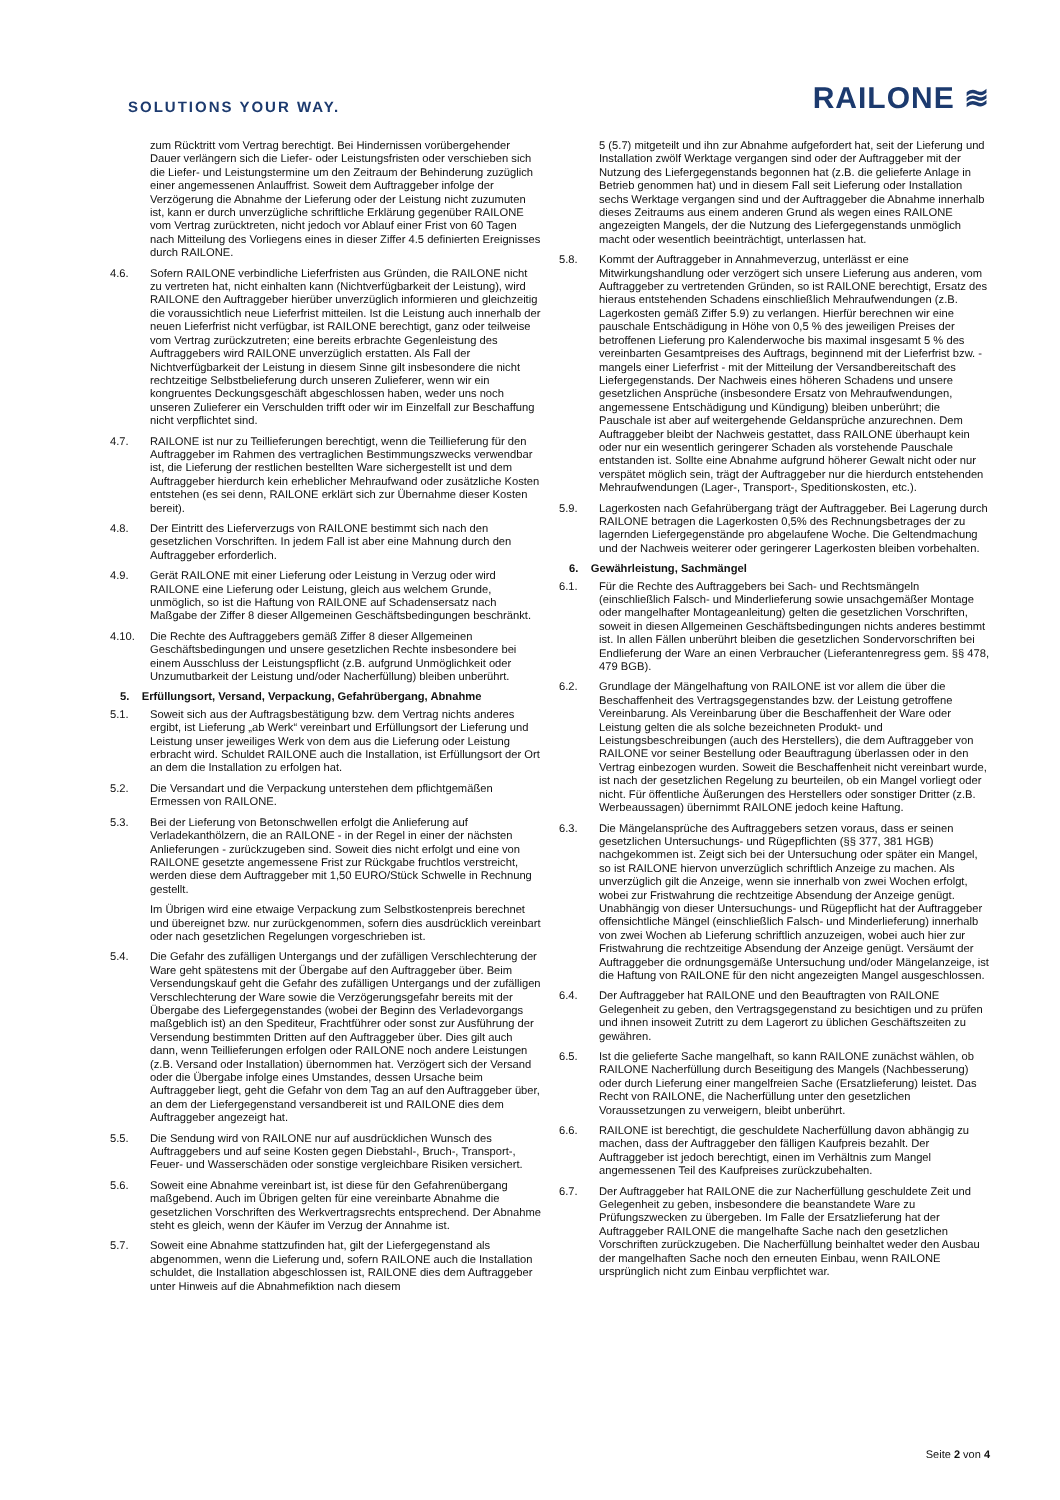SOLUTIONS YOUR WAY.
RAILONE ≋
zum Rücktritt vom Vertrag berechtigt. Bei Hindernissen vorübergehender Dauer verlängern sich die Liefer- oder Leistungsfristen oder verschieben sich die Liefer- und Leistungstermine um den Zeitraum der Behinderung zuzüglich einer angemessenen Anlauffrist. Soweit dem Auftraggeber infolge der Verzögerung die Abnahme der Lieferung oder der Leistung nicht zuzumuten ist, kann er durch unverzügliche schriftliche Erklärung gegenüber RAILONE vom Vertrag zurücktreten, nicht jedoch vor Ablauf einer Frist von 60 Tagen nach Mitteilung des Vorliegens eines in dieser Ziffer 4.5 definierten Ereignisses durch RAILONE.
4.6. Sofern RAILONE verbindliche Lieferfristen aus Gründen, die RAILONE nicht zu vertreten hat, nicht einhalten kann (Nichtverfügbarkeit der Leistung), wird RAILONE den Auftraggeber hierüber unverzüglich informieren und gleichzeitig die voraussichtlich neue Lieferfrist mitteilen. Ist die Leistung auch innerhalb der neuen Lieferfrist nicht verfügbar, ist RAILONE berechtigt, ganz oder teilweise vom Vertrag zurückzutreten; eine bereits erbrachte Gegenleistung des Auftraggebers wird RAILONE unverzüglich erstatten. Als Fall der Nichtverfügbarkeit der Leistung in diesem Sinne gilt insbesondere die nicht rechtzeitige Selbstbelieferung durch unseren Zulieferer, wenn wir ein kongruentes Deckungsgeschäft abgeschlossen haben, weder uns noch unseren Zulieferer ein Verschulden trifft oder wir im Einzelfall zur Beschaffung nicht verpflichtet sind.
4.7. RAILONE ist nur zu Teillieferungen berechtigt, wenn die Teillieferung für den Auftraggeber im Rahmen des vertraglichen Bestimmungszwecks verwendbar ist, die Lieferung der restlichen bestellten Ware sichergestellt ist und dem Auftraggeber hierdurch kein erheblicher Mehraufwand oder zusätzliche Kosten entstehen (es sei denn, RAILONE erklärt sich zur Übernahme dieser Kosten bereit).
4.8. Der Eintritt des Lieferverzugs von RAILONE bestimmt sich nach den gesetzlichen Vorschriften. In jedem Fall ist aber eine Mahnung durch den Auftraggeber erforderlich.
4.9. Gerät RAILONE mit einer Lieferung oder Leistung in Verzug oder wird RAILONE eine Lieferung oder Leistung, gleich aus welchem Grunde, unmöglich, so ist die Haftung von RAILONE auf Schadensersatz nach Maßgabe der Ziffer 8 dieser Allgemeinen Geschäftsbedingungen beschränkt.
4.10. Die Rechte des Auftraggebers gemäß Ziffer 8 dieser Allgemeinen Geschäftsbedingungen und unsere gesetzlichen Rechte insbesondere bei einem Ausschluss der Leistungspflicht (z.B. aufgrund Unmöglichkeit oder Unzumutbarkeit der Leistung und/oder Nacherfüllung) bleiben unberührt.
5. Erfüllungsort, Versand, Verpackung, Gefahrübergang, Abnahme
5.1. Soweit sich aus der Auftragsbestätigung bzw. dem Vertrag nichts anderes ergibt, ist Lieferung „ab Werk“ vereinbart und Erfüllungsort der Lieferung und Leistung unser jeweiliges Werk von dem aus die Lieferung oder Leistung erbracht wird. Schuldet RAILONE auch die Installation, ist Erfüllungsort der Ort an dem die Installation zu erfolgen hat.
5.2. Die Versandart und die Verpackung unterstehen dem pflichtgemäßen Ermessen von RAILONE.
5.3. Bei der Lieferung von Betonschwellen erfolgt die Anlieferung auf Verladekanthölzern, die an RAILONE - in der Regel in einer der nächsten Anlieferungen - zurückzugeben sind. Soweit dies nicht erfolgt und eine von RAILONE gesetzte angemessene Frist zur Rückgabe fruchtlos verstreicht, werden diese dem Auftraggeber mit 1,50 EURO/Stück Schwelle in Rechnung gestellt.
Im Übrigen wird eine etwaige Verpackung zum Selbstkostenpreis berechnet und übereignet bzw. nur zurückgenommen, sofern dies ausdrücklich vereinbart oder nach gesetzlichen Regelungen vorgeschrieben ist.
5.4. Die Gefahr des zufälligen Untergangs und der zufälligen Verschlechterung der Ware geht spätestens mit der Übergabe auf den Auftraggeber über. Beim Versendungskauf geht die Gefahr des zufälligen Untergangs und der zufälligen Verschlechterung der Ware sowie die Verzögerungsgefahr bereits mit der Übergabe des Liefergegenstandes (wobei der Beginn des Verladevorgangs maßgeblich ist) an den Spediteur, Frachtführer oder sonst zur Ausführung der Versendung bestimmten Dritten auf den Auftraggeber über. Dies gilt auch dann, wenn Teillieferungen erfolgen oder RAILONE noch andere Leistungen (z.B. Versand oder Installation) übernommen hat. Verzögert sich der Versand oder die Übergabe infolge eines Umstandes, dessen Ursache beim Auftraggeber liegt, geht die Gefahr von dem Tag an auf den Auftraggeber über, an dem der Liefergegenstand versandbereit ist und RAILONE dies dem Auftraggeber angezeigt hat.
5.5. Die Sendung wird von RAILONE nur auf ausdrücklichen Wunsch des Auftraggebers und auf seine Kosten gegen Diebstahl-, Bruch-, Transport-, Feuer- und Wasserschäden oder sonstige vergleichbare Risiken versichert.
5.6. Soweit eine Abnahme vereinbart ist, ist diese für den Gefahrenübergang maßgebend. Auch im Übrigen gelten für eine vereinbarte Abnahme die gesetzlichen Vorschriften des Werkvertragsrechts entsprechend. Der Abnahme steht es gleich, wenn der Käufer im Verzug der Annahme ist.
5.7. Soweit eine Abnahme stattzufinden hat, gilt der Liefergegenstand als abgenommen, wenn die Lieferung und, sofern RAILONE auch die Installation schuldet, die Installation abgeschlossen ist, RAILONE dies dem Auftraggeber unter Hinweis auf die Abnahmefiktion nach diesem
5 (5.7) mitgeteilt und ihn zur Abnahme aufgefordert hat, seit der Lieferung und Installation zwölf Werktage vergangen sind oder der Auftraggeber mit der Nutzung des Liefergegenstands begonnen hat (z.B. die gelieferte Anlage in Betrieb genommen hat) und in diesem Fall seit Lieferung oder Installation sechs Werktage vergangen sind und der Auftraggeber die Abnahme innerhalb dieses Zeitraums aus einem anderen Grund als wegen eines RAILONE angezeigten Mangels, der die Nutzung des Liefergegenstands unmöglich macht oder wesentlich beeinträchtigt, unterlassen hat.
5.8. Kommt der Auftraggeber in Annahmeverzug, unterlässt er eine Mitwirkungshandlung oder verzögert sich unsere Lieferung aus anderen, vom Auftraggeber zu vertretenden Gründen, so ist RAILONE berechtigt, Ersatz des hieraus entstehenden Schadens einschließlich Mehraufwendungen (z.B. Lagerkosten gemäß Ziffer 5.9) zu verlangen. Hierfür berechnen wir eine pauschale Entschädigung in Höhe von 0,5 % des jeweiligen Preises der betroffenen Lieferung pro Kalenderwoche bis maximal insgesamt 5 % des vereinbarten Gesamtpreises des Auftrags, beginnend mit der Lieferfrist bzw. - mangels einer Lieferfrist - mit der Mitteilung der Versandbereitschaft des Liefergegenstands. Der Nachweis eines höheren Schadens und unsere gesetzlichen Ansprüche (insbesondere Ersatz von Mehraufwendungen, angemessene Entschädigung und Kündigung) bleiben unberührt; die Pauschale ist aber auf weitergehende Geldansprüche anzurechnen. Dem Auftraggeber bleibt der Nachweis gestattet, dass RAILONE überhaupt kein oder nur ein wesentlich geringerer Schaden als vorstehende Pauschale entstanden ist. Sollte eine Abnahme aufgrund höherer Gewalt nicht oder nur verspätet möglich sein, trägt der Auftraggeber nur die hierdurch entstehenden Mehraufwendungen (Lager-, Transport-, Speditionskosten, etc.).
5.9. Lagerkosten nach Gefahrübergang trägt der Auftraggeber. Bei Lagerung durch RAILONE betragen die Lagerkosten 0,5% des Rechnungsbetrages der zu lagernden Liefergegenstände pro abgelaufene Woche. Die Geltendmachung und der Nachweis weiterer oder geringerer Lagerkosten bleiben vorbehalten.
6. Gewährleistung, Sachmängel
6.1. Für die Rechte des Auftraggebers bei Sach- und Rechtsmängeln (einschließlich Falsch- und Minderlieferung sowie unsachgemäßer Montage oder mangelhafter Montageanleitung) gelten die gesetzlichen Vorschriften, soweit in diesen Allgemeinen Geschäftsbedingungen nichts anderes bestimmt ist. In allen Fällen unberührt bleiben die gesetzlichen Sondervorschriften bei Endlieferung der Ware an einen Verbraucher (Lieferantenregress gem. §§ 478, 479 BGB).
6.2. Grundlage der Mängelhaftung von RAILONE ist vor allem die über die Beschaffenheit des Vertragsgegenstandes bzw. der Leistung getroffene Vereinbarung. Als Vereinbarung über die Beschaffenheit der Ware oder Leistung gelten die als solche bezeichneten Produkt- und Leistungsbeschreibungen (auch des Herstellers), die dem Auftraggeber von RAILONE vor seiner Bestellung oder Beauftragung überlassen oder in den Vertrag einbezogen wurden. Soweit die Beschaffenheit nicht vereinbart wurde, ist nach der gesetzlichen Regelung zu beurteilen, ob ein Mangel vorliegt oder nicht. Für öffentliche Äußerungen des Herstellers oder sonstiger Dritter (z.B. Werbeaussagen) übernimmt RAILONE jedoch keine Haftung.
6.3. Die Mängelansprüche des Auftraggebers setzen voraus, dass er seinen gesetzlichen Untersuchungs- und Rügepflichten (§§ 377, 381 HGB) nachgekommen ist. Zeigt sich bei der Untersuchung oder später ein Mangel, so ist RAILONE hiervon unverzüglich schriftlich Anzeige zu machen. Als unverzüglich gilt die Anzeige, wenn sie innerhalb von zwei Wochen erfolgt, wobei zur Fristwahrung die rechtzeitige Absendung der Anzeige genügt. Unabhängig von dieser Untersuchungs- und Rügepflicht hat der Auftraggeber offensichtliche Mängel (einschließlich Falsch- und Minderlieferung) innerhalb von zwei Wochen ab Lieferung schriftlich anzuzeigen, wobei auch hier zur Fristwahrung die rechtzeitige Absendung der Anzeige genügt. Versäumt der Auftraggeber die ordnungsgemäße Untersuchung und/oder Mängelanzeige, ist die Haftung von RAILONE für den nicht angezeigten Mangel ausgeschlossen.
6.4. Der Auftraggeber hat RAILONE und den Beauftragten von RAILONE Gelegenheit zu geben, den Vertragsgegenstand zu besichtigen und zu prüfen und ihnen insoweit Zutritt zu dem Lagerort zu üblichen Geschäftszeiten zu gewähren.
6.5. Ist die gelieferte Sache mangelhaft, so kann RAILONE zunächst wählen, ob RAILONE Nacherfüllung durch Beseitigung des Mangels (Nachbesserung) oder durch Lieferung einer mangelfreien Sache (Ersatzlieferung) leistet. Das Recht von RAILONE, die Nacherfüllung unter den gesetzlichen Voraussetzungen zu verweigern, bleibt unberührt.
6.6. RAILONE ist berechtigt, die geschuldete Nacherfüllung davon abhängig zu machen, dass der Auftraggeber den fälligen Kaufpreis bezahlt. Der Auftraggeber ist jedoch berechtigt, einen im Verhältnis zum Mangel angemessenen Teil des Kaufpreises zurückzubehalten.
6.7. Der Auftraggeber hat RAILONE die zur Nacherfüllung geschuldete Zeit und Gelegenheit zu geben, insbesondere die beanstandete Ware zu Prüfungszwecken zu übergeben. Im Falle der Ersatzlieferung hat der Auftraggeber RAILONE die mangelhafte Sache nach den gesetzlichen Vorschriften zurückzugeben. Die Nacherfüllung beinhaltet weder den Ausbau der mangelhaften Sache noch den erneuten Einbau, wenn RAILONE ursprünglich nicht zum Einbau verpflichtet war.
Seite 2 von 4